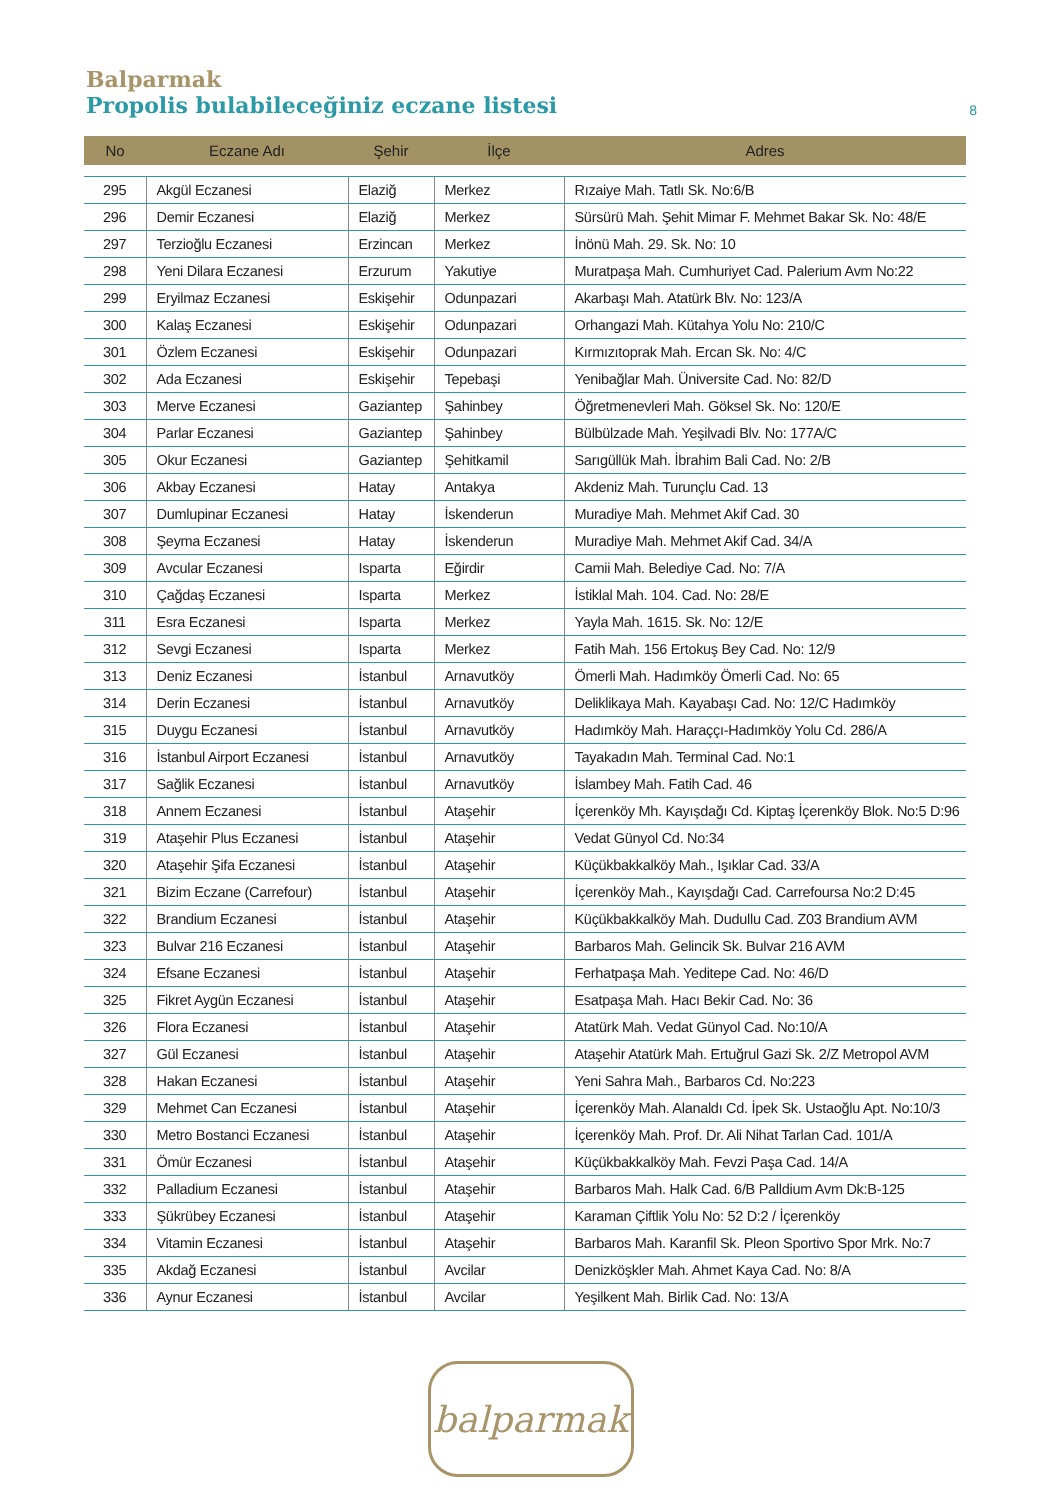Balparmak
Propolis bulabileceğiniz eczane listesi
8
| No | Eczane Adı | Şehir | İlçe | Adres |
| --- | --- | --- | --- | --- |
| 295 | Akgül Eczanesi | Elaziğ | Merkez | Rızaiye Mah. Tatlı Sk. No:6/B |
| 296 | Demir Eczanesi | Elaziğ | Merkez | Sürsürü Mah. Şehit Mimar F. Mehmet Bakar Sk. No: 48/E |
| 297 | Terzioğlu Eczanesi | Erzincan | Merkez | İnönü Mah. 29. Sk. No: 10 |
| 298 | Yeni Dilara Eczanesi | Erzurum | Yakutiye | Muratpaşa Mah. Cumhuriyet Cad. Palerium Avm No:22 |
| 299 | Eryilmaz Eczanesi | Eskişehir | Odunpazari | Akarbaşı Mah. Atatürk Blv. No: 123/A |
| 300 | Kalaş Eczanesi | Eskişehir | Odunpazari | Orhangazi Mah. Kütahya Yolu No: 210/C |
| 301 | Özlem Eczanesi | Eskişehir | Odunpazari | Kırmızıtoprak Mah. Ercan Sk. No: 4/C |
| 302 | Ada Eczanesi | Eskişehir | Tepebaşi | Yenibağlar Mah. Üniversite Cad. No: 82/D |
| 303 | Merve Eczanesi | Gaziantep | Şahinbey | Öğretmenevleri Mah. Göksel Sk. No: 120/E |
| 304 | Parlar Eczanesi | Gaziantep | Şahinbey | Bülbülzade Mah. Yeşilvadi Blv. No: 177A/C |
| 305 | Okur Eczanesi | Gaziantep | Şehitkamil | Sarıgüllük Mah. İbrahim Bali Cad. No: 2/B |
| 306 | Akbay Eczanesi | Hatay | Antakya | Akdeniz Mah. Turunçlu Cad. 13 |
| 307 | Dumlupinar Eczanesi | Hatay | İskenderun | Muradiye Mah. Mehmet Akif Cad. 30 |
| 308 | Şeyma Eczanesi | Hatay | İskenderun | Muradiye Mah. Mehmet Akif Cad. 34/A |
| 309 | Avcular Eczanesi | Isparta | Eğirdir | Camii Mah. Belediye Cad. No: 7/A |
| 310 | Çağdaş Eczanesi | Isparta | Merkez | İstiklal Mah. 104. Cad. No: 28/E |
| 311 | Esra Eczanesi | Isparta | Merkez | Yayla Mah. 1615. Sk. No: 12/E |
| 312 | Sevgi Eczanesi | Isparta | Merkez | Fatih Mah. 156 Ertokuş Bey Cad. No: 12/9 |
| 313 | Deniz Eczanesi | İstanbul | Arnavutköy | Ömerli Mah. Hadımköy Ömerli Cad. No: 65 |
| 314 | Derin Eczanesi | İstanbul | Arnavutköy | Deliklikaya Mah. Kayabaşı Cad. No: 12/C Hadımköy |
| 315 | Duygu Eczanesi | İstanbul | Arnavutköy | Hadımköy Mah. Haraççı-Hadımköy Yolu Cd. 286/A |
| 316 | İstanbul Airport Eczanesi | İstanbul | Arnavutköy | Tayakadın Mah. Terminal Cad. No:1 |
| 317 | Sağlik Eczanesi | İstanbul | Arnavutköy | İslambey Mah. Fatih Cad. 46 |
| 318 | Annem Eczanesi | İstanbul | Ataşehir | İçerenköy Mh. Kayışdağı Cd. Kiptaş İçerenköy Blok. No:5 D:96 |
| 319 | Ataşehir Plus Eczanesi | İstanbul | Ataşehir | Vedat Günyol Cd. No:34 |
| 320 | Ataşehir Şifa Eczanesi | İstanbul | Ataşehir | Küçükbakkalköy Mah., Işıklar Cad. 33/A |
| 321 | Bizim Eczane (Carrefour) | İstanbul | Ataşehir | İçerenköy Mah., Kayışdağı Cad. Carrefoursa No:2 D:45 |
| 322 | Brandium Eczanesi | İstanbul | Ataşehir | Küçükbakkalköy Mah. Dudullu Cad. Z03 Brandium AVM |
| 323 | Bulvar 216 Eczanesi | İstanbul | Ataşehir | Barbaros Mah. Gelincik Sk. Bulvar 216 AVM |
| 324 | Efsane Eczanesi | İstanbul | Ataşehir | Ferhatpaşa Mah. Yeditepe Cad. No: 46/D |
| 325 | Fikret Aygün Eczanesi | İstanbul | Ataşehir | Esatpaşa Mah. Hacı Bekir Cad. No: 36 |
| 326 | Flora Eczanesi | İstanbul | Ataşehir | Atatürk Mah. Vedat Günyol Cad. No:10/A |
| 327 | Gül Eczanesi | İstanbul | Ataşehir | Ataşehir Atatürk Mah. Ertuğrul Gazi Sk. 2/Z Metropol AVM |
| 328 | Hakan Eczanesi | İstanbul | Ataşehir | Yeni Sahra Mah., Barbaros Cd. No:223 |
| 329 | Mehmet Can Eczanesi | İstanbul | Ataşehir | İçerenköy Mah. Alanaldı Cd. İpek Sk. Ustaoğlu Apt. No:10/3 |
| 330 | Metro Bostanci Eczanesi | İstanbul | Ataşehir | İçerenköy Mah. Prof. Dr. Ali Nihat Tarlan Cad. 101/A |
| 331 | Ömür Eczanesi | İstanbul | Ataşehir | Küçükbakkalköy Mah. Fevzi Paşa Cad. 14/A |
| 332 | Palladium Eczanesi | İstanbul | Ataşehir | Barbaros Mah. Halk Cad. 6/B Palldium Avm Dk:B-125 |
| 333 | Şükrübey Eczanesi | İstanbul | Ataşehir | Karaman Çiftlik Yolu No: 52 D:2 / İçerenköy |
| 334 | Vitamin Eczanesi | İstanbul | Ataşehir | Barbaros Mah. Karanfil Sk. Pleon Sportivo Spor Mrk. No:7 |
| 335 | Akdağ Eczanesi | İstanbul | Avcilar | Denizköşkler Mah. Ahmet Kaya Cad. No: 8/A |
| 336 | Aynur Eczanesi | İstanbul | Avcilar | Yeşilkent Mah. Birlik Cad. No: 13/A |
balparmak